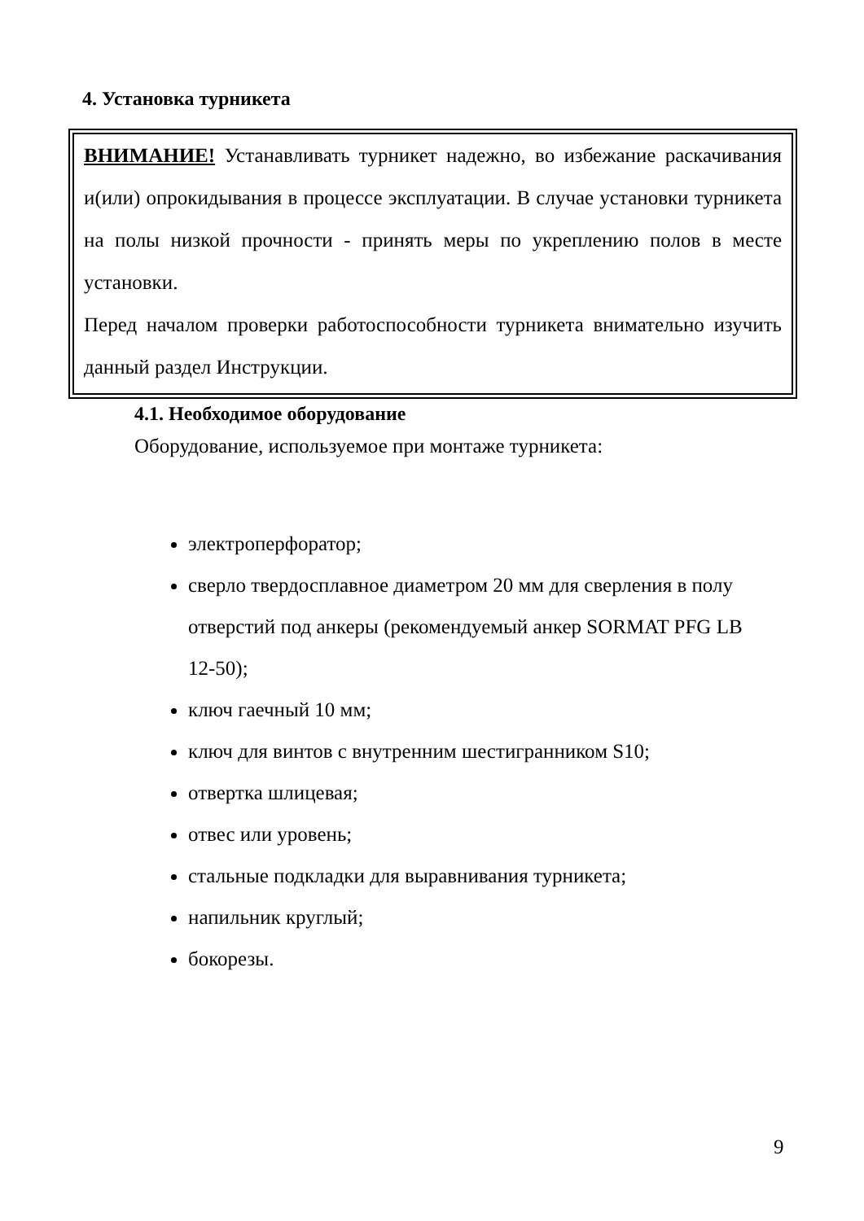4. Установка турникета
ВНИМАНИЕ! Устанавливать турникет надежно, во избежание раскачивания и(или) опрокидывания в процессе эксплуатации. В случае установки турникета на полы низкой прочности - принять меры по укреплению полов в месте установки.
Перед началом проверки работоспособности турникета внимательно изучить данный раздел Инструкции.
4.1. Необходимое оборудование
Оборудование, используемое при монтаже турникета:
электроперфоратор;
сверло твердосплавное диаметром 20 мм для сверления в полу отверстий под анкеры (рекомендуемый анкер SORMAT PFG LB 12-50);
ключ гаечный 10 мм;
ключ для винтов с внутренним шестигранником S10;
отвертка шлицевая;
отвес или уровень;
стальные подкладки для выравнивания турникета;
напильник круглый;
бокорезы.
9